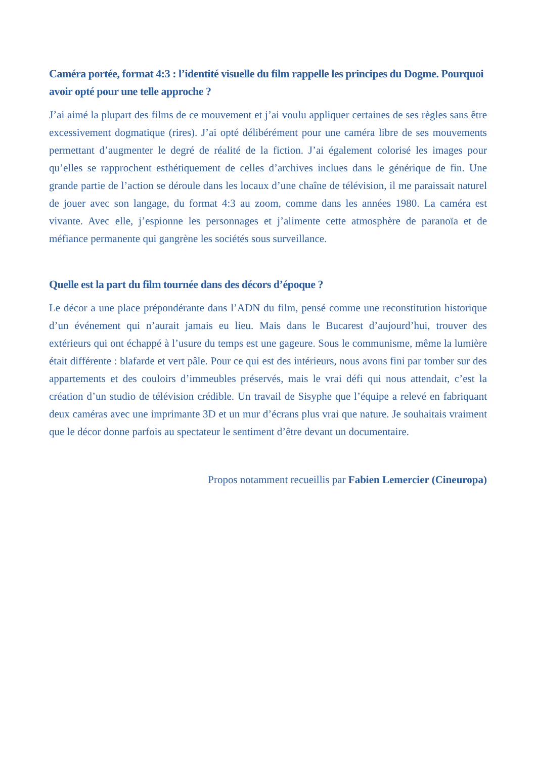Caméra portée, format 4:3 : l’identité visuelle du film rappelle les principes du Dogme. Pourquoi avoir opté pour une telle approche ?
J’ai aimé la plupart des films de ce mouvement et j’ai voulu appliquer certaines de ses règles sans être excessivement dogmatique (rires). J’ai opté délibérément pour une caméra libre de ses mouvements permettant d’augmenter le degré de réalité de la fiction. J’ai également colorisé les images pour qu’elles se rapprochent esthétiquement de celles d’archives inclues dans le générique de fin. Une grande partie de l’action se déroule dans les locaux d’une chaîne de télévision, il me paraissait naturel de jouer avec son langage, du format 4:3 au zoom, comme dans les années 1980. La caméra est vivante. Avec elle, j’espionne les personnages et j’alimente cette atmosphère de paranoïa et de méfiance permanente qui gangrène les sociétés sous surveillance.
Quelle est la part du film tournée dans des décors d’époque ?
Le décor a une place prépondérante dans l’ADN du film, pensé comme une reconstitution historique d’un événement qui n’aurait jamais eu lieu. Mais dans le Bucarest d’aujourd’hui, trouver des extérieurs qui ont échappé à l’usure du temps est une gageure. Sous le communisme, même la lumière était différente : blafarde et vert pâle. Pour ce qui est des intérieurs, nous avons fini par tomber sur des appartements et des couloirs d’immeubles préservés, mais le vrai défi qui nous attendait, c’est la création d’un studio de télévision crédible. Un travail de Sisyphe que l’équipe a relevé en fabriquant deux caméras avec une imprimante 3D et un mur d’écrans plus vrai que nature. Je souhaitais vraiment que le décor donne parfois au spectateur le sentiment d’être devant un documentaire.
Propos notamment recueillis par Fabien Lemercier (Cineuropa)